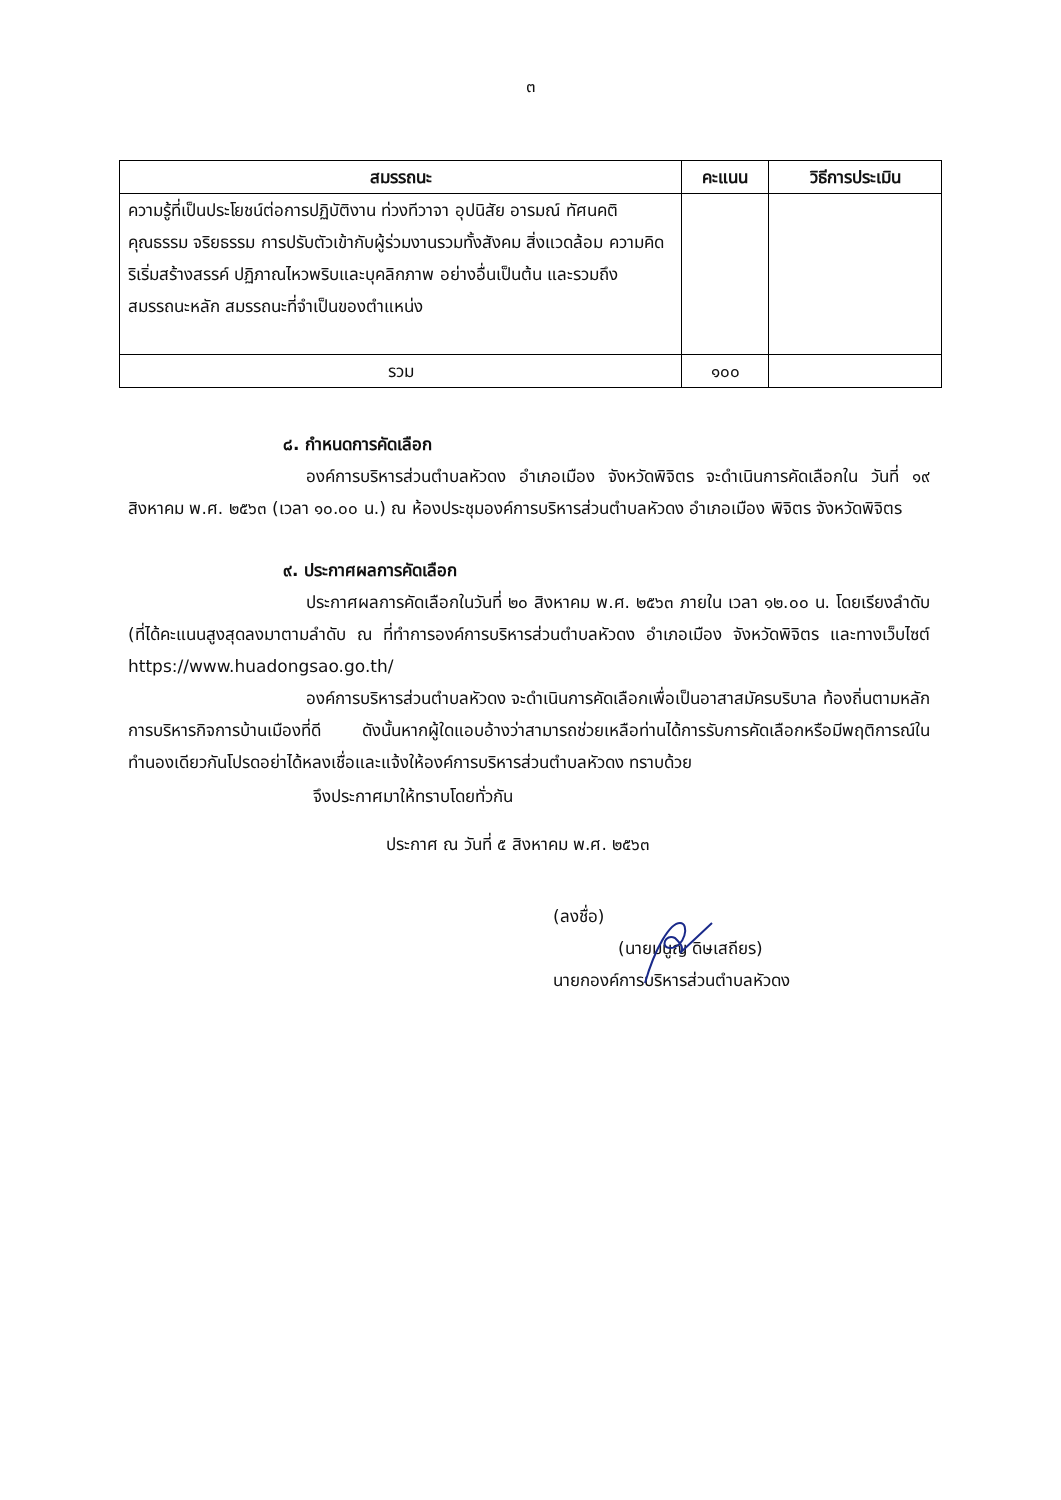๓
| สมรรถนะ | คะแนน | วิธีการประเมิน |
| --- | --- | --- |
| ความรู้ที่เป็นประโยชน์ต่อการปฏิบัติงาน ท่วงทีวาจา อุปนิสัย อารมณ์ ทัศนคติ คุณธรรม จริยธรรม การปรับตัวเข้ากับผู้ร่วมงานรวมทั้งสังคม สิ่งแวดล้อม ความคิดริเริ่มสร้างสรรค์ ปฏิภาณไหวพริบและบุคลิกภาพ อย่างอื่นเป็นต้น และรวมถึงสมรรถนะหลัก สมรรถนะที่จำเป็นของตำแหน่ง | | |
| รวม | ๑๐๐ | |
๘. กำหนดการคัดเลือก
องค์การบริหารส่วนตำบลหัวดง อำเภอเมือง จังหวัดพิจิตร จะดำเนินการคัดเลือกใน วันที่ ๑๙ สิงหาคม พ.ศ. ๒๕๖๓ (เวลา ๑๐.๐๐ น.) ณ ห้องประชุมองค์การบริหารส่วนตำบลหัวดง อำเภอเมือง พิจิตร จังหวัดพิจิตร
๙. ประกาศผลการคัดเลือก
ประกาศผลการคัดเลือกในวันที่ ๒๐ สิงหาคม พ.ศ. ๒๕๖๓ ภายใน เวลา ๑๒.๐๐ น. โดยเรียงลำดับ (ที่ได้คะแนนสูงสุดลงมาตามลำดับ ณ ที่ทำการองค์การบริหารส่วนตำบลหัวดง อำเภอเมือง จังหวัดพิจิตร และทางเว็บไซต์ https://www.huadongsao.go.th/
องค์การบริหารส่วนตำบลหัวดง จะดำเนินการคัดเลือกเพื่อเป็นอาสาสมัครบริบาล ท้องถิ่นตามหลักการบริหารกิจการบ้านเมืองที่ดี ดังนั้นหากผู้ใดแอบอ้างว่าสามารถช่วยเหลือท่านได้การรับการคัดเลือกหรือมีพฤติการณ์ในทำนองเดียวกันโปรดอย่าได้หลงเชื่อและแจ้งให้องค์การบริหารส่วนตำบลหัวดง ทราบด้วย
จึงประกาศมาให้ทราบโดยทั่วกัน
ประกาศ ณ วันที่ ๕ สิงหาคม พ.ศ. ๒๕๖๓
(ลงชื่อ)
(นายมนูญ ดิษเสถียร)
นายกองค์การบริหารส่วนตำบลหัวดง